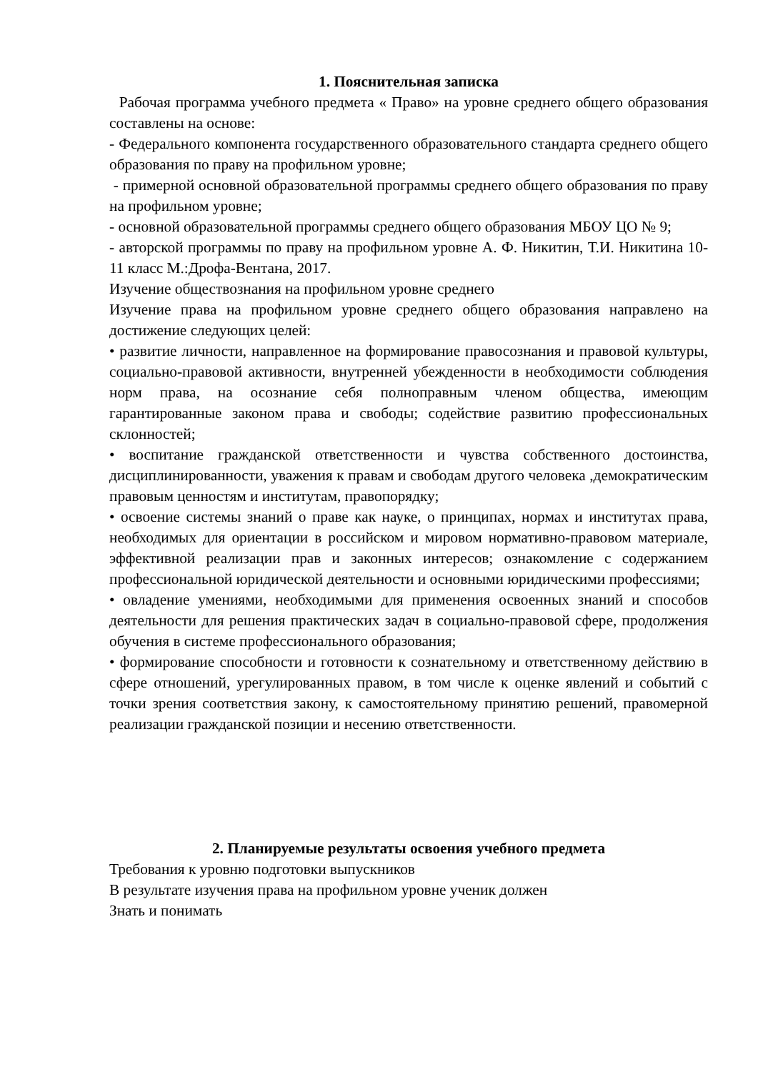1. Пояснительная записка
Рабочая программа учебного предмета « Право» на уровне среднего общего образования составлены на основе:
- Федерального компонента государственного образовательного стандарта среднего общего образования по праву на профильном уровне;
- примерной основной образовательной программы среднего общего образования по праву на профильном уровне;
- основной образовательной программы среднего общего образования МБОУ ЦО № 9;
- авторской программы по праву на профильном уровне А. Ф. Никитин, Т.И. Никитина 10-11 класс М.:Дрофа-Вентана, 2017.
Изучение обществознания на профильном уровне среднего
Изучение права на профильном уровне среднего общего образования направлено на достижение следующих целей:
• развитие личности, направленное на формирование правосознания и правовой культуры, социально-правовой активности, внутренней убежденности в необходимости соблюдения норм права, на осознание себя полноправным членом общества, имеющим гарантированные законом права и свободы; содействие развитию профессиональных склонностей;
• воспитание гражданской ответственности и чувства собственного достоинства, дисциплинированности, уважения к правам и свободам другого человека ,демократическим правовым ценностям и институтам, правопорядку;
• освоение системы знаний о праве как науке, о принципах, нормах и институтах права, необходимых для ориентации в российском и мировом нормативно-правовом материале, эффективной реализации прав и законных интересов; ознакомление с содержанием профессиональной юридической деятельности и основными юридическими профессиями;
• овладение умениями, необходимыми для применения освоенных знаний и способов деятельности для решения практических задач в социально-правовой сфере, продолжения обучения в системе профессионального образования;
• формирование способности и готовности к сознательному и ответственному действию в сфере отношений, урегулированных правом, в том числе к оценке явлений и событий с точки зрения соответствия закону, к самостоятельному принятию решений, правомерной реализации гражданской позиции и несению ответственности.
2. Планируемые результаты освоения учебного предмета
Требования к уровню подготовки выпускников
В результате изучения права на профильном уровне ученик должен
Знать и понимать